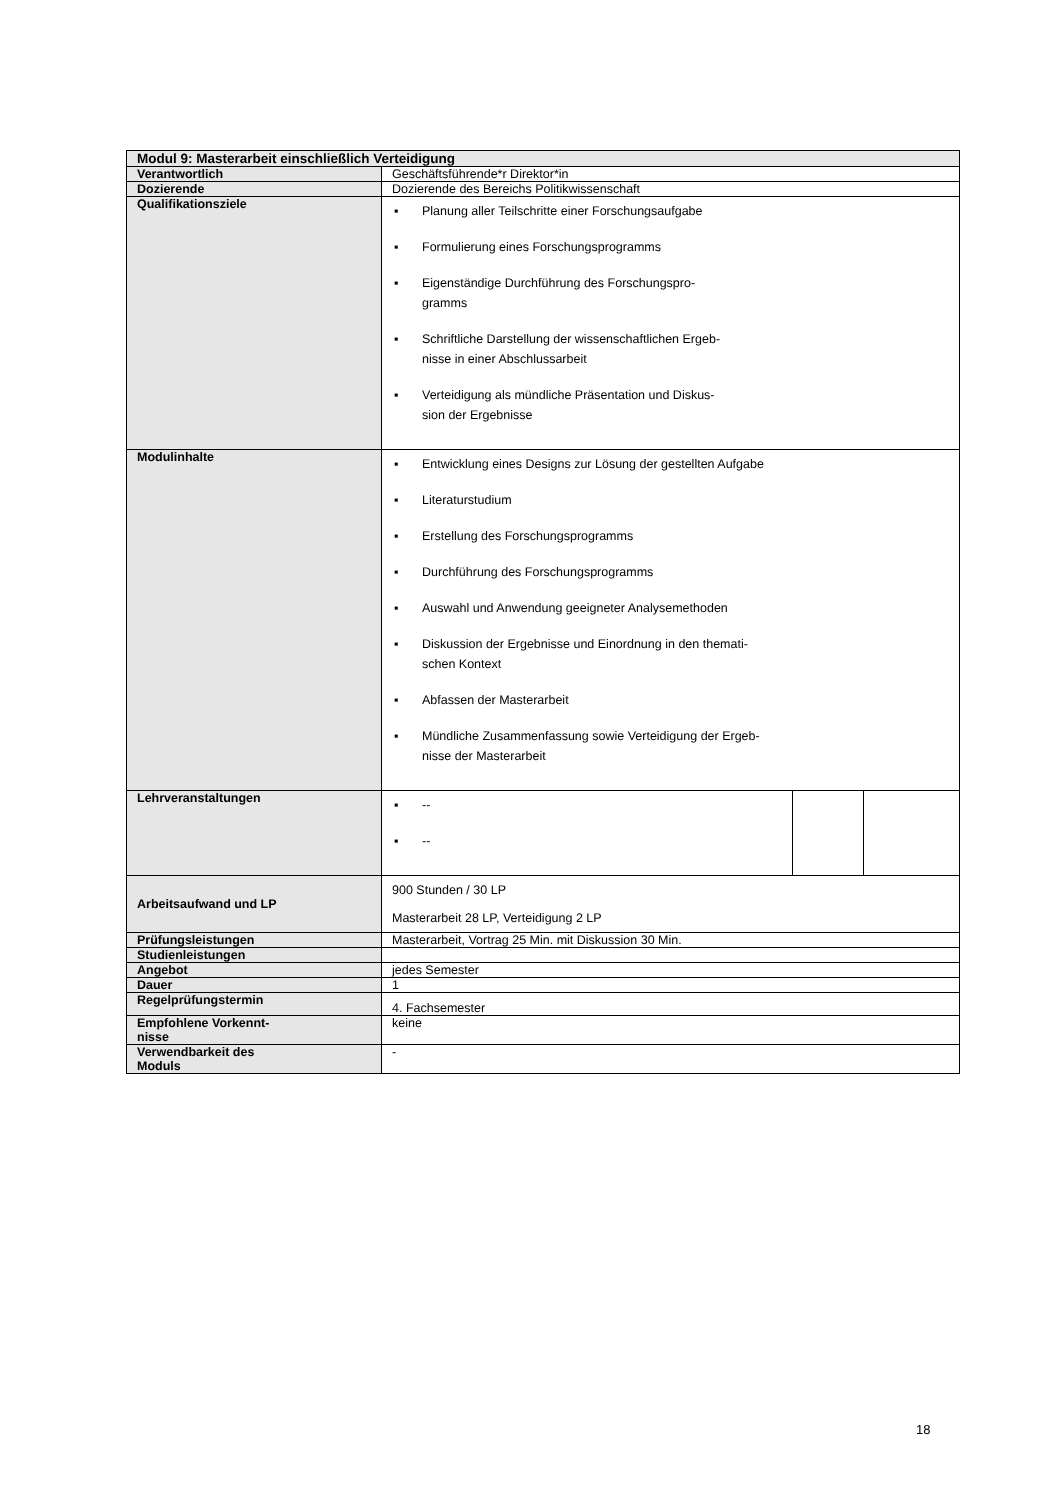| Modul 9: Masterarbeit einschließlich Verteidigung | | | |
| --- | --- | --- | --- |
| Verantwortlich | Geschäftsführende*r Direktor*in | | |
| Dozierende | Dozierende des Bereichs Politikwissenschaft | | |
| Qualifikationsziele | ▪ Planung aller Teilschritte einer Forschungsaufgabe ▪ Formulierung eines Forschungsprogramms ▪ Eigenständige Durchführung des Forschungspro- gramms ▪ Schriftliche Darstellung der wissenschaftlichen Ergeb- nisse in einer Abschlussarbeit ▪ Verteidigung als mündliche Präsentation und Diskus- sion der Ergebnisse | | |
| Modulinhalte | ▪ Entwicklung eines Designs zur Lösung der gestellten Aufgabe ▪ Literaturstudium ▪ Erstellung des Forschungsprogramms ▪ Durchführung des Forschungsprogramms ▪ Auswahl und Anwendung geeigneter Analysemethoden ▪ Diskussion der Ergebnisse und Einordnung in den themati- schen Kontext ▪ Abfassen der Masterarbeit ▪ Mündliche Zusammenfassung sowie Verteidigung der Ergeb- nisse der Masterarbeit | | |
| Lehrveranstaltungen | ▪ -- ▪ -- | | |
| Arbeitsaufwand und LP | 900 Stunden / 30 LP Masterarbeit 28 LP, Verteidigung 2 LP | | |
| Prüfungsleistungen | Masterarbeit, Vortrag 25 Min. mit Diskussion 30 Min. | | |
| Studienleistungen | | | |
| Angebot | jedes Semester | | |
| Dauer | 1 | | |
| Regelprüfungstermin | 4. Fachsemester | | |
| Empfohlene Vorkennt- nisse | keine | | |
| Verwendbarkeit des Moduls | - | | |
18